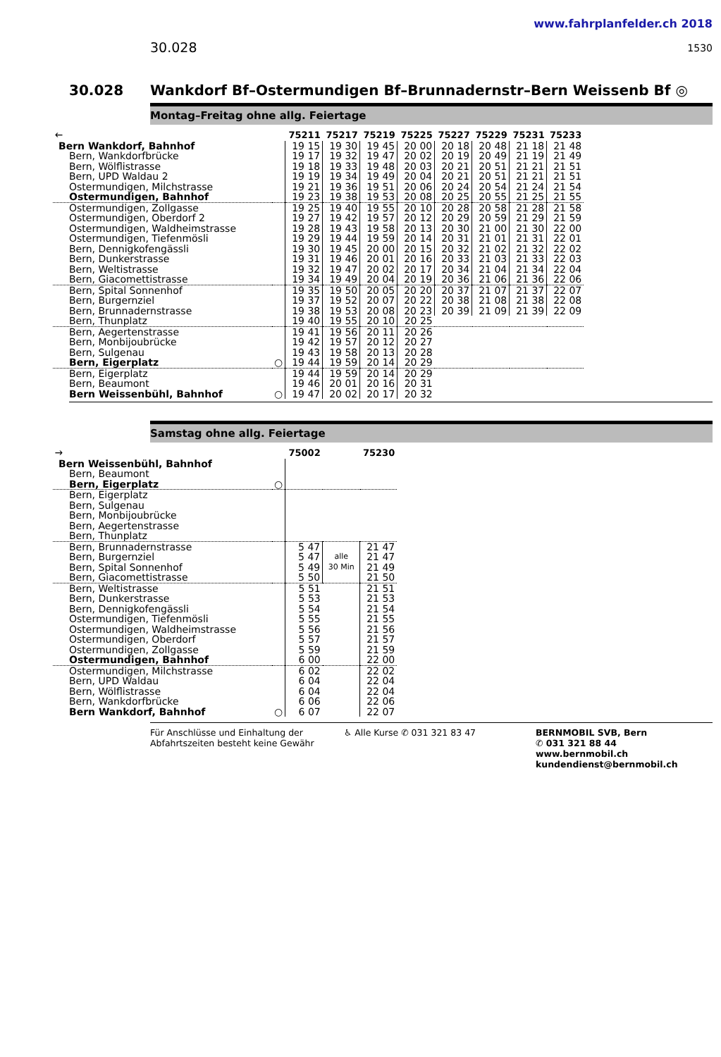www.fahrplanfelder.ch 2018
30.028 1530
30.028 Wankdorf Bf–Ostermundigen Bf–Brunnadernstr–Bern Weissenb Bf ◎
Montag–Freitag ohne allg. Feiertage
| 🡐 | | 75211 | 75217 | 75219 | 75225 | 75227 | 75229 | 75231 | 75233 |
| --- | --- | --- | --- | --- | --- | --- | --- | --- | --- |
| Bern Wankdorf, Bahnhof | | 19 15 | 19 30 | 19 45 | 20 00 | 20 18 | 20 48 | 21 18 | 21 48 |
| Bern, Wankdorfbrücke | | 19 17 | 19 32 | 19 47 | 20 02 | 20 19 | 20 49 | 21 19 | 21 49 |
| Bern, Wölflistrasse | | 19 18 | 19 33 | 19 48 | 20 03 | 20 21 | 20 51 | 21 21 | 21 51 |
| Bern, UPD Waldau 2 | | 19 19 | 19 34 | 19 49 | 20 04 | 20 21 | 20 51 | 21 21 | 21 51 |
| Ostermundigen, Milchstrasse | | 19 21 | 19 36 | 19 51 | 20 06 | 20 24 | 20 54 | 21 24 | 21 54 |
| Ostermundigen, Bahnhof | | 19 23 | 19 38 | 19 53 | 20 08 | 20 25 | 20 55 | 21 25 | 21 55 |
| Ostermundigen, Zollgasse | | 19 25 | 19 40 | 19 55 | 20 10 | 20 28 | 20 58 | 21 28 | 21 58 |
| Ostermundigen, Oberdorf 2 | | 19 27 | 19 42 | 19 57 | 20 12 | 20 29 | 20 59 | 21 29 | 21 59 |
| Ostermundigen, Waldheimstrasse | | 19 28 | 19 43 | 19 58 | 20 13 | 20 30 | 21 00 | 21 30 | 22 00 |
| Ostermundigen, Tiefenmösli | | 19 29 | 19 44 | 19 59 | 20 14 | 20 31 | 21 01 | 21 31 | 22 01 |
| Bern, Dennigkofengässli | | 19 30 | 19 45 | 20 00 | 20 15 | 20 32 | 21 02 | 21 32 | 22 02 |
| Bern, Dunkerstrasse | | 19 31 | 19 46 | 20 01 | 20 16 | 20 33 | 21 03 | 21 33 | 22 03 |
| Bern, Weltistrasse | | 19 32 | 19 47 | 20 02 | 20 17 | 20 34 | 21 04 | 21 34 | 22 04 |
| Bern, Giacomettistrasse | | 19 34 | 19 49 | 20 04 | 20 19 | 20 36 | 21 06 | 21 36 | 22 06 |
| Bern, Spital Sonnenhof | | 19 35 | 19 50 | 20 05 | 20 20 | 20 37 | 21 07 | 21 37 | 22 07 |
| Bern, Burgernziel | | 19 37 | 19 52 | 20 07 | 20 22 | 20 38 | 21 08 | 21 38 | 22 08 |
| Bern, Brunnadernstrasse | | 19 38 | 19 53 | 20 08 | 20 23 | 20 39 | 21 09 | 21 39 | 22 09 |
| Bern, Thunplatz | | 19 40 | 19 55 | 20 10 | 20 25 | | | | |
| Bern, Aegertenstrasse | | 19 41 | 19 56 | 20 11 | 20 26 | | | | |
| Bern, Monbijoubrücke | | 19 42 | 19 57 | 20 12 | 20 27 | | | | |
| Bern, Sulgenau | | 19 43 | 19 58 | 20 13 | 20 28 | | | | |
| Bern, Eigerplatz | ○ | 19 44 | 19 59 | 20 14 | 20 29 | | | | |
| Bern, Eigerplatz | | 19 44 | 19 59 | 20 14 | 20 29 | | | | |
| Bern, Beaumont | | 19 46 | 20 01 | 20 16 | 20 31 | | | | |
| Bern Weissenbühl, Bahnhof | ○ | 19 47 | 20 02 | 20 17 | 20 32 | | | | |
Samstag ohne allg. Feiertage
| 🡒 | | 75002 | | 75230 |
| --- | --- | --- | --- | --- |
| Bern Weissenbühl, Bahnhof | | | | |
| Bern, Beaumont | | | | |
| Bern, Eigerplatz | ○ | | | |
| Bern, Eigerplatz | | | | |
| Bern, Sulgenau | | | | |
| Bern, Monbijoubrücke | | | | |
| Bern, Aegertenstrasse | | | | |
| Bern, Thunplatz | | | | |
| Bern, Brunnadernstrasse | | 5 47 | alle 30 Min | 21 47 |
| Bern, Burgernziel | | 5 47 | | 21 47 |
| Bern, Spital Sonnenhof | | 5 49 | | 21 49 |
| Bern, Giacomettistrasse | | 5 50 | | 21 50 |
| Bern, Weltistrasse | | 5 51 | | 21 51 |
| Bern, Dunkerstrasse | | 5 53 | | 21 53 |
| Bern, Dennigkofengässli | | 5 54 | | 21 54 |
| Ostermundigen, Tiefenmösli | | 5 55 | | 21 55 |
| Ostermundigen, Waldheimstrasse | | 5 56 | | 21 56 |
| Ostermundigen, Oberdorf | | 5 57 | | 21 57 |
| Ostermundigen, Zollgasse | | 5 59 | | 21 59 |
| Ostermundigen, Bahnhof | | 6 00 | | 22 00 |
| Ostermundigen, Milchstrasse | | 6 02 | | 22 02 |
| Bern, UPD Waldau | | 6 04 | | 22 04 |
| Bern, Wölflistrasse | | 6 04 | | 22 04 |
| Bern, Wankdorfbrücke | | 6 06 | | 22 06 |
| Bern Wankdorf, Bahnhof | ○ | 6 07 | | 22 07 |
Für Anschlüsse und Einhaltung der Abfahrtszeiten besteht keine Gewähr
♿ Alle Kurse ✆ 031 321 83 47 BERNMOBIL SVB, Bern
✆ 031 321 88 44
www.bernmobil.ch
kundendienst@bernmobil.ch